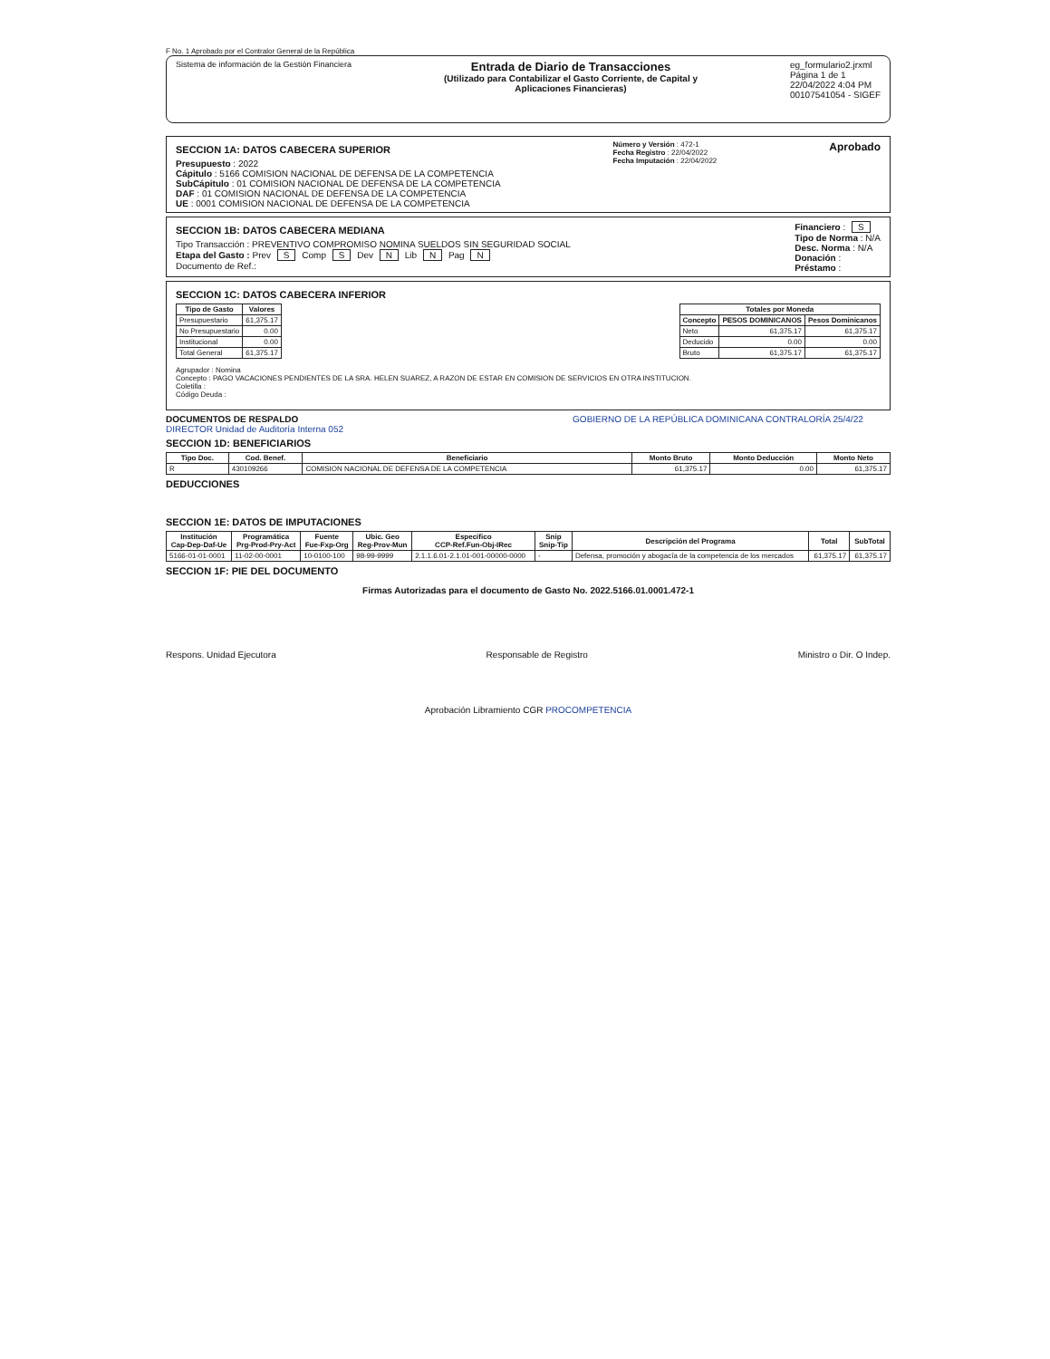F No. 1 Aprobado por el Contralor General de la República
Sistema de información de la Gestión Financiera
Entrada de Diario de Transacciones
(Utilizado para Contabilizar el Gasto Corriente, de Capital y
Aplicaciones Financieras)
eg_formulario2.jrxml
Página 1 de 1
22/04/2022 4:04 PM
00107541054 - SIGEF
SECCION 1A: DATOS CABECERA SUPERIOR
Presupuesto : 2022
Cápitulo : 5166 COMISION NACIONAL DE DEFENSA DE LA COMPETENCIA
SubCápitulo : 01 COMISION NACIONAL DE DEFENSA DE LA COMPETENCIA
DAF : 01 COMISION NACIONAL DE DEFENSA DE LA COMPETENCIA
UE : 0001 COMISION NACIONAL DE DEFENSA DE LA COMPETENCIA
Número y Versión : 472-1
Fecha Registro : 22/04/2022
Fecha Imputación : 22/04/2022
Aprobado
SECCION 1B: DATOS CABECERA MEDIANA
Tipo Transacción : PREVENTIVO COMPROMISO NOMINA SUELDOS SIN SEGURIDAD SOCIAL
Etapa del Gasto : Prev S Comp S Dev N Lib N Pag N
Documento de Ref.:
Financiero : S
Tipo de Norma : N/A
Desc. Norma : N/A
Donación :
Préstamo :
SECCION 1C: DATOS CABECERA INFERIOR
| Tipo de Gasto | Valores |
| --- | --- |
| Presupuestario | 61,375.17 |
| No Presupuestario | 0.00 |
| Institucional | 0.00 |
| Total General | 61,375.17 |
| Totales por Moneda | | |
| --- | --- | --- |
| Concepto | PESOS DOMINICANOS | Pesos Dominicanos |
| Neto | 61,375.17 | 61,375.17 |
| Deducido | 0.00 | 0.00 |
| Bruto | 61,375.17 | 61,375.17 |
Agrupador : Nomina
Concepto : PAGO VACACIONES PENDIENTES DE LA SRA. HELEN SUAREZ, A RAZON DE ESTAR EN COMISION DE SERVICIOS EN OTRA INSTITUCION.
Coletilla :
Código Deuda :
DOCUMENTOS DE RESPALDO GOBIERNO DE LA REPÚBLICA DOMINICANA CONTRALORÍA 25/4/22 DIRECTOR Unidad de Auditoría Interna 052
SECCION 1D: BENEFICIARIOS
| Tipo Doc. | Cod. Benef. | Beneficiario | Monto Bruto | Monto Deducción | Monto Neto |
| --- | --- | --- | --- | --- | --- |
| R | 430109266 | COMISION NACIONAL DE DEFENSA DE LA COMPETENCIA | 61,375.17 | 0.00 | 61,375.17 |
DEDUCCIONES
SECCION 1E: DATOS DE IMPUTACIONES
| Institución Cap-Dep-Daf-Ue | Programática Prg-Prod-Pry-Act | Fuente Fue-Fxp-Org | Ubic. Geo Reg-Prov-Mun | Especifico CCP-Ref.Fun-Obj-IRec | Snip Snip-Tip | Descripción del Programa | Total | SubTotal |
| --- | --- | --- | --- | --- | --- | --- | --- | --- |
| 5166-01-01-0001 | 11-02-00-0001 | 10-0100-100 | 98-99-9999 | 2.1.1.6.01-2.1.01-001-00000-0000 | - | Defensa, promoción y abogacía de la competencia de los mercados | 61,375.17 | 61,375.17 |
SECCION 1F: PIE DEL DOCUMENTO
Firmas Autorizadas para el documento de Gasto No. 2022.5166.01.0001.472-1
Respons. Unidad Ejecutora Responsable de Registro Ministro o Dir. O Indep.
Aprobación Libramiento CGR PROCOMPETENCIA